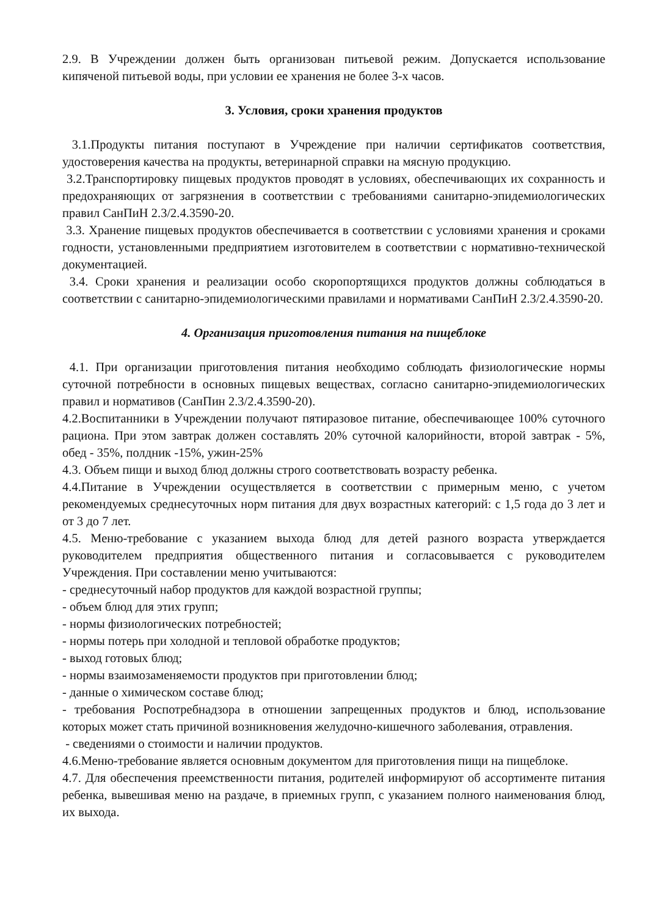2.9. В Учреждении должен быть организован питьевой режим. Допускается использование кипяченой питьевой воды, при условии ее хранения не более 3-х часов.
3. Условия, сроки хранения продуктов
3.1.Продукты питания поступают в Учреждение при наличии сертификатов соответствия, удостоверения качества на продукты, ветеринарной справки на мясную продукцию.
3.2.Транспортировку пищевых продуктов проводят в условиях, обеспечивающих их сохранность и предохраняющих от загрязнения в соответствии с требованиями санитарно-эпидемиологических правил СанПиН 2.3/2.4.3590-20.
3.3. Хранение пищевых продуктов обеспечивается в соответствии с условиями хранения и сроками годности, установленными предприятием изготовителем в соответствии с нормативно-технической документацией.
3.4. Сроки хранения и реализации особо скоропортящихся продуктов должны соблюдаться в соответствии с санитарно-эпидемиологическими правилами и нормативами СанПиН 2.3/2.4.3590-20.
4. Организация приготовления питания на пищеблоке
4.1. При организации приготовления питания необходимо соблюдать физиологические нормы суточной потребности в основных пищевых веществах, согласно санитарно-эпидемиологических правил и нормативов (СанПин 2.3/2.4.3590-20).
4.2.Воспитанники в Учреждении получают пятиразовое питание, обеспечивающее 100% суточного рациона. При этом завтрак должен составлять 20% суточной калорийности, второй завтрак - 5%, обед - 35%, полдник -15%, ужин-25%
4.3. Объем пищи и выход блюд должны строго соответствовать возрасту ребенка.
4.4.Питание в Учреждении осуществляется в соответствии с примерным меню, с учетом рекомендуемых среднесуточных норм питания для двух возрастных категорий: с 1,5 года до 3 лет и от 3 до 7 лет.
4.5. Меню-требование с указанием выхода блюд для детей разного возраста утверждается руководителем предприятия общественного питания и согласовывается с руководителем Учреждения. При составлении меню учитываются:
- среднесуточный набор продуктов для каждой возрастной группы;
- объем блюд для этих групп;
- нормы физиологических потребностей;
- нормы потерь при холодной и тепловой обработке продуктов;
- выход готовых блюд;
- нормы взаимозаменяемости продуктов при приготовлении блюд;
- данные о химическом составе блюд;
- требования Роспотребнадзора в отношении запрещенных продуктов и блюд, использование которых может стать причиной возникновения желудочно-кишечного заболевания, отравления.
- сведениями о стоимости и наличии продуктов.
4.6.Меню-требование является основным документом для приготовления пищи на пищеблоке.
4.7. Для обеспечения преемственности питания, родителей информируют об ассортименте питания ребенка, вывешивая меню на раздаче, в приемных групп, с указанием полного наименования блюд, их выхода.